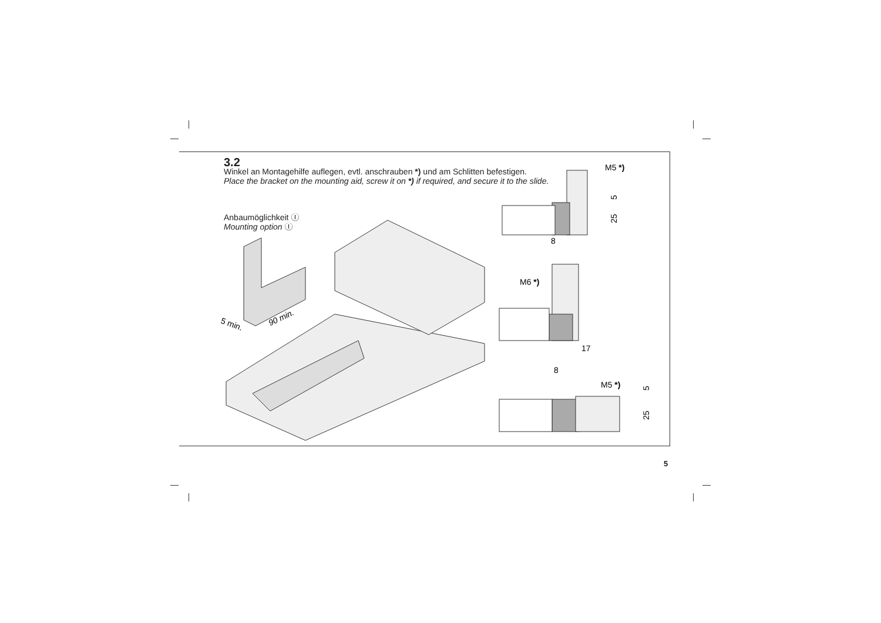3.2
Winkel an Montagehilfe auflegen, evtl. anschrauben *) und am Schlitten befestigen.
Place the bracket on the mounting aid, screw it on *) if required, and secure it to the slide.
Anbaumöglichkeit Ⓘ
Mounting option Ⓘ
5 min.
90 min.
M5 *)
8
5
25
M6 *)
17
8
M5 *)
5
25
5